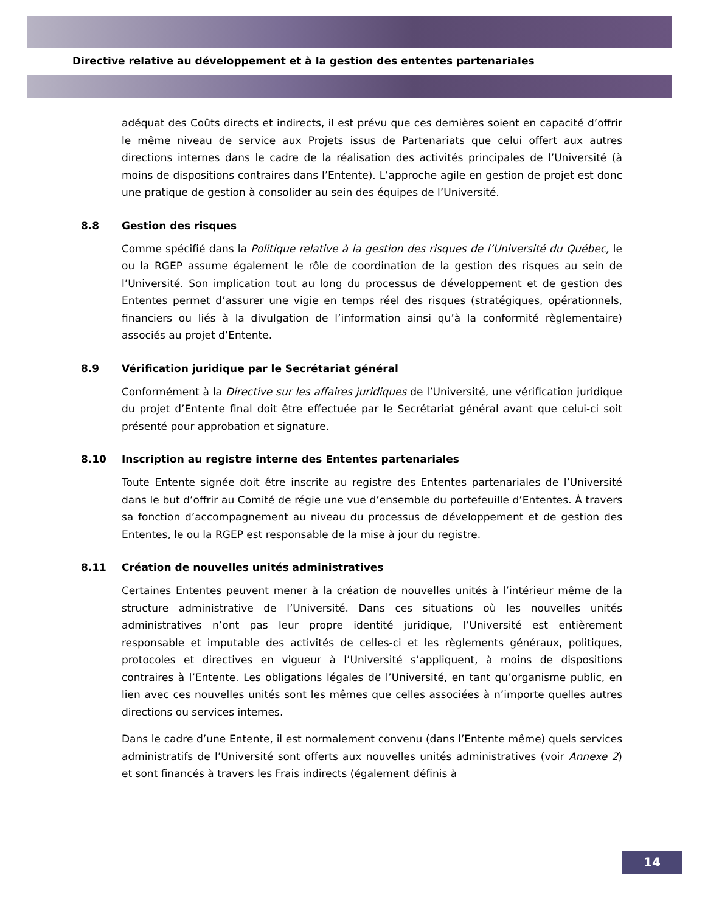Directive relative au développement et à la gestion des ententes partenariales
adéquat des Coûts directs et indirects, il est prévu que ces dernières soient en capacité d’offrir le même niveau de service aux Projets issus de Partenariats que celui offert aux autres directions internes dans le cadre de la réalisation des activités principales de l’Université (à moins de dispositions contraires dans l’Entente). L’approche agile en gestion de projet est donc une pratique de gestion à consolider au sein des équipes de l’Université.
8.8 Gestion des risques
Comme spécifié dans la Politique relative à la gestion des risques de l’Université du Québec, le ou la RGEP assume également le rôle de coordination de la gestion des risques au sein de l’Université. Son implication tout au long du processus de développement et de gestion des Ententes permet d’assurer une vigie en temps réel des risques (stratégiques, opérationnels, financiers ou liés à la divulgation de l’information ainsi qu’à la conformité règlementaire) associés au projet d’Entente.
8.9 Vérification juridique par le Secrétariat général
Conformément à la Directive sur les affaires juridiques de l’Université, une vérification juridique du projet d’Entente final doit être effectuée par le Secrétariat général avant que celui-ci soit présenté pour approbation et signature.
8.10 Inscription au registre interne des Ententes partenariales
Toute Entente signée doit être inscrite au registre des Ententes partenariales de l’Université dans le but d’offrir au Comité de régie une vue d’ensemble du portefeuille d’Ententes. À travers sa fonction d’accompagnement au niveau du processus de développement et de gestion des Ententes, le ou la RGEP est responsable de la mise à jour du registre.
8.11 Création de nouvelles unités administratives
Certaines Ententes peuvent mener à la création de nouvelles unités à l’intérieur même de la structure administrative de l’Université. Dans ces situations où les nouvelles unités administratives n’ont pas leur propre identité juridique, l’Université est entièrement responsable et imputable des activités de celles-ci et les règlements généraux, politiques, protocoles et directives en vigueur à l’Université s’appliquent, à moins de dispositions contraires à l’Entente. Les obligations légales de l’Université, en tant qu’organisme public, en lien avec ces nouvelles unités sont les mêmes que celles associées à n’importe quelles autres directions ou services internes.
Dans le cadre d’une Entente, il est normalement convenu (dans l’Entente même) quels services administratifs de l’Université sont offerts aux nouvelles unités administratives (voir Annexe 2) et sont financés à travers les Frais indirects (également définis à
14